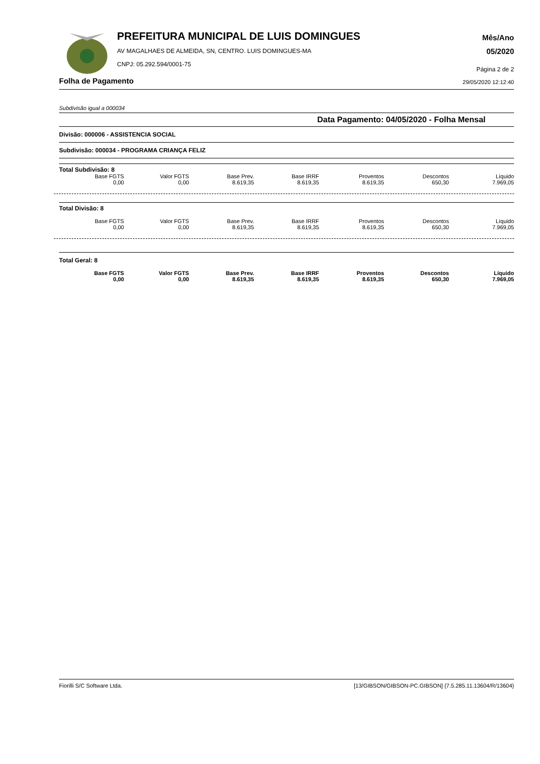PREFEITURA MUNICIPAL DE LUIS DOMINGUES
AV MAGALHAES DE ALMEIDA, SN, CENTRO. LUIS DOMINGUES-MA
CNPJ: 05.292.594/0001-75
Mês/Ano
05/2020
Página 2 de 2
Folha de Pagamento 29/05/2020 12:12:40
Subdivisão igual a 000034
Data Pagamento: 04/05/2020 - Folha Mensal
Divisão: 000006 - ASSISTENCIA SOCIAL
Subdivisão: 000034 - PROGRAMA CRIANÇA FELIZ
Total Subdivisão: 8
| Base FGTS | Valor FGTS | Base Prev. | Base IRRF | Proventos | Descontos | Líquido |
| --- | --- | --- | --- | --- | --- | --- |
| 0,00 | 0,00 | 8.619,35 | 8.619,35 | 8.619,35 | 650,30 | 7.969,05 |
Total Divisão: 8
| Base FGTS | Valor FGTS | Base Prev. | Base IRRF | Proventos | Descontos | Líquido |
| --- | --- | --- | --- | --- | --- | --- |
| 0,00 | 0,00 | 8.619,35 | 8.619,35 | 8.619,35 | 650,30 | 7.969,05 |
Total Geral: 8
| Base FGTS | Valor FGTS | Base Prev. | Base IRRF | Proventos | Descontos | Líquido |
| --- | --- | --- | --- | --- | --- | --- |
| 0,00 | 0,00 | 8.619,35 | 8.619,35 | 8.619,35 | 650,30 | 7.969,05 |
Fiorilli S/C Software Ltda. [13/GIBSON/GIBSON-PC.GIBSON] {7.5.285.11.13604/R/13604}